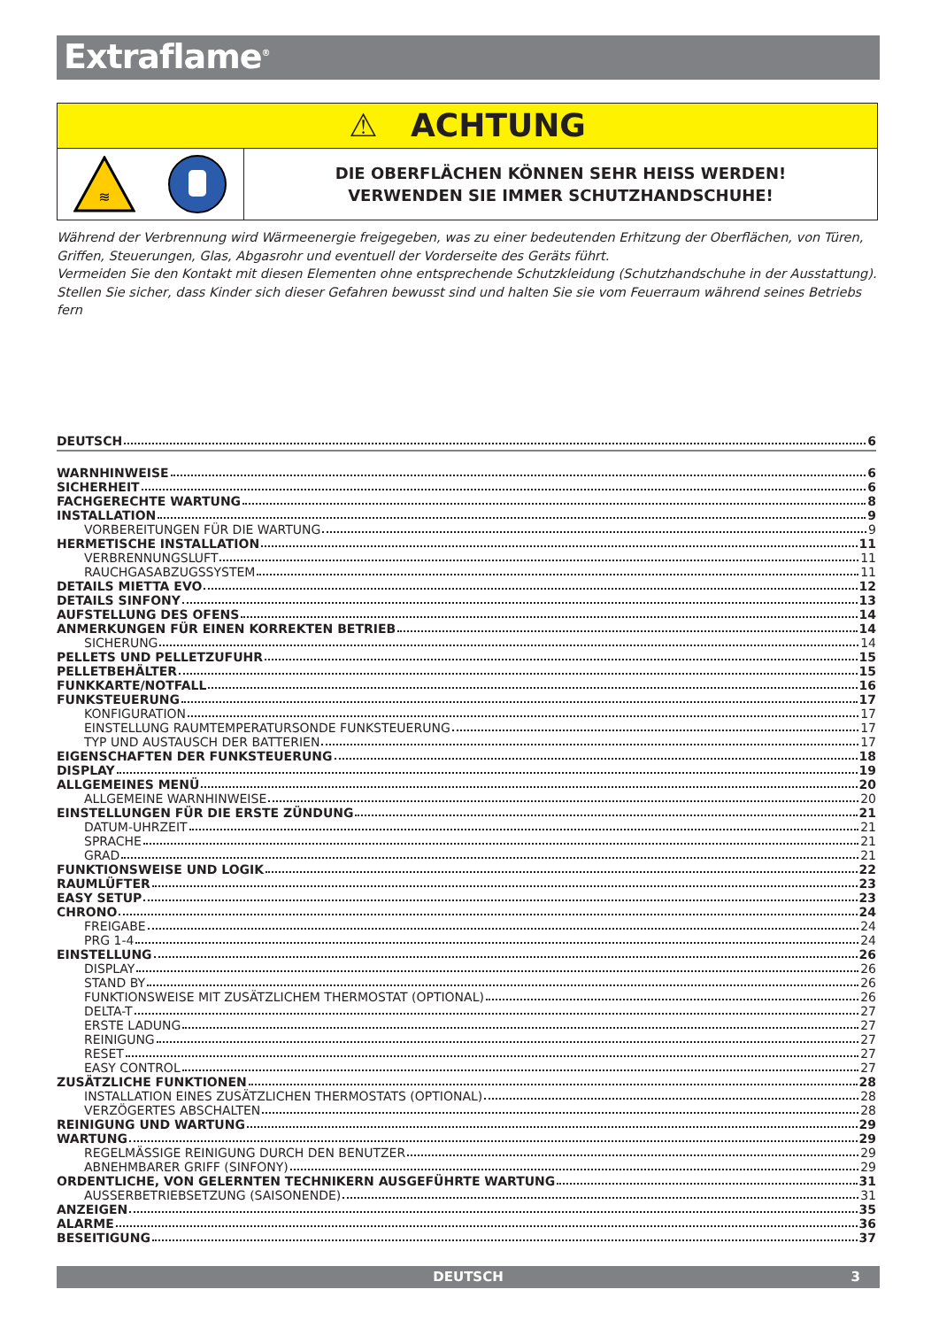Extraflame<sup>®</sup>
⚠ ACHTUNG
≋
DIE OBERFLÄCHEN KÖNNEN SEHR HEISS WERDEN!
VERWENDEN SIE IMMER SCHUTZHANDSCHUHE!
Während der Verbrennung wird Wärmeenergie freigegeben, was zu einer bedeutenden Erhitzung der Oberflächen, von Türen, Griffen, Steuerungen, Glas, Abgasrohr und eventuell der Vorderseite des Geräts führt.
Vermeiden Sie den Kontakt mit diesen Elementen ohne entsprechende Schutzkleidung (Schutzhandschuhe in der Ausstattung).
Stellen Sie sicher, dass Kinder sich dieser Gefahren bewusst sind und halten Sie sie vom Feuerraum während seines Betriebs fern
DEUTSCH 6
WARNHINWEISE 6
SICHERHEIT 6
FACHGERECHTE WARTUNG 8
INSTALLATION 9
VORBEREITUNGEN FÜR DIE WARTUNG 9
HERMETISCHE INSTALLATION 11
VERBRENNUNGSLUFT 11
RAUCHGASABZUGSSYSTEM 11
DETAILS MIETTA EVO 12
DETAILS SINFONY 13
AUFSTELLUNG DES OFENS 14
ANMERKUNGEN FÜR EINEN KORREKTEN BETRIEB 14
SICHERUNG 14
PELLETS UND PELLETZUFUHR 15
PELLETBEHÄLTER 15
FUNKKARTE/NOTFALL 16
FUNKSTEUERUNG 17
KONFIGURATION 17
EINSTELLUNG RAUMTEMPERATURSONDE FUNKSTEUERUNG 17
TYP UND AUSTAUSCH DER BATTERIEN 17
EIGENSCHAFTEN DER FUNKSTEUERUNG 18
DISPLAY 19
ALLGEMEINES MENÜ 20
ALLGEMEINE WARNHINWEISE 20
EINSTELLUNGEN FÜR DIE ERSTE ZÜNDUNG 21
DATUM-UHRZEIT 21
SPRACHE 21
GRAD 21
FUNKTIONSWEISE UND LOGIK 22
RAUMLÜFTER 23
EASY SETUP 23
CHRONO 24
FREIGABE 24
PRG 1-4 24
EINSTELLUNG 26
DISPLAY 26
STAND BY 26
FUNKTIONSWEISE MIT ZUSÄTZLICHEM THERMOSTAT (OPTIONAL) 26
DELTA-T 27
ERSTE LADUNG 27
REINIGUNG 27
RESET 27
EASY CONTROL 27
ZUSÄTZLICHE FUNKTIONEN 28
INSTALLATION EINES ZUSÄTZLICHEN THERMOSTATS (OPTIONAL) 28
VERZÖGERTES ABSCHALTEN 28
REINIGUNG UND WARTUNG 29
WARTUNG 29
REGELMÄSSIGE REINIGUNG DURCH DEN BENUTZER 29
ABNEHMBARER GRIFF (SINFONY) 29
ORDENTLICHE, VON GELERNTEN TECHNIKERN AUSGEFÜHRTE WARTUNG 31
AUSSERBETRIEBSETZUNG (SAISONENDE) 31
ANZEIGEN 35
ALARME 36
BESEITIGUNG 37
DEUTSCH 3